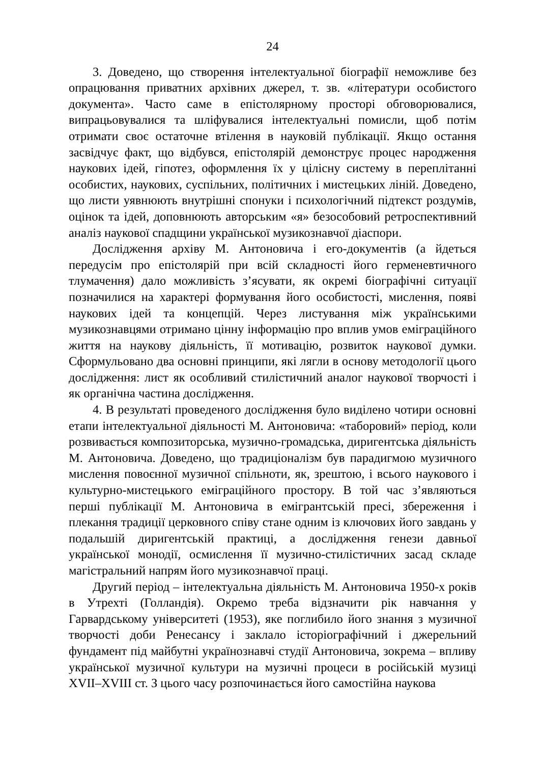24
3. Доведено, що створення інтелектуальної біографії неможливе без опрацювання приватних архівних джерел, т. зв. «літератури особистого документа». Часто саме в епістолярному просторі обговорювалися, випрацьовувалися та шліфувалися інтелектуальні помисли, щоб потім отримати своє остаточне втілення в науковій публікації. Якщо остання засвідчує факт, що відбувся, епістолярій демонструє процес народження наукових ідей, гіпотез, оформлення їх у цілісну систему в переплітанні особистих, наукових, суспільних, політичних і мистецьких ліній. Доведено, що листи уявнюють внутрішні спонуки і психологічний підтекст роздумів, оцінок та ідей, доповнюють авторським «я» безособовий ретроспективний аналіз наукової спадщини української музикознавчої діаспори.
Дослідження архіву М. Антоновича і его-документів (а йдеться передусім про епістолярій при всій складності його герменевтичного тлумачення) дало можливість з’ясувати, як окремі біографічні ситуації позначилися на характері формування його особистості, мислення, появі наукових ідей та концепцій. Через листування між українськими музикознавцями отримано цінну інформацію про вплив умов еміграційного життя на наукову діяльність, її мотивацію, розвиток наукової думки. Сформульовано два основні принципи, які лягли в основу методології цього дослідження: лист як особливий стилістичний аналог наукової творчості і як органічна частина дослідження.
4. В результаті проведеного дослідження було виділено чотири основні етапи інтелектуальної діяльності М. Антоновича: «таборовий» період, коли розвивається композиторська, музично-громадська, диригентська діяльність М. Антоновича. Доведено, що традиціоналізм був парадигмою музичного мислення повоєнної музичної спільноти, як, зрештою, і всього наукового і культурно-мистецького еміграційного простору. В той час з’являються перші публікації М. Антоновича в емігрантській пресі, збереження і плекання традиції церковного співу стане одним із ключових його завдань у подальшій диригентській практиці, а дослідження генези давньої української монодії, осмислення її музично-стилістичних засад складе магістральний напрям його музикознавчої праці.
Другий період – інтелектуальна діяльність М. Антоновича 1950-х років в Утрехті (Голландія). Окремо треба відзначити рік навчання у Гарвардському університеті (1953), яке поглибило його знання з музичної творчості доби Ренесансу і заклало історіографічний і джерельний фундамент під майбутні українознавчі студії Антоновича, зокрема – впливу української музичної культури на музичні процеси в російській музиці XVII–XVIII ст. З цього часу розпочинається його самостійна наукова